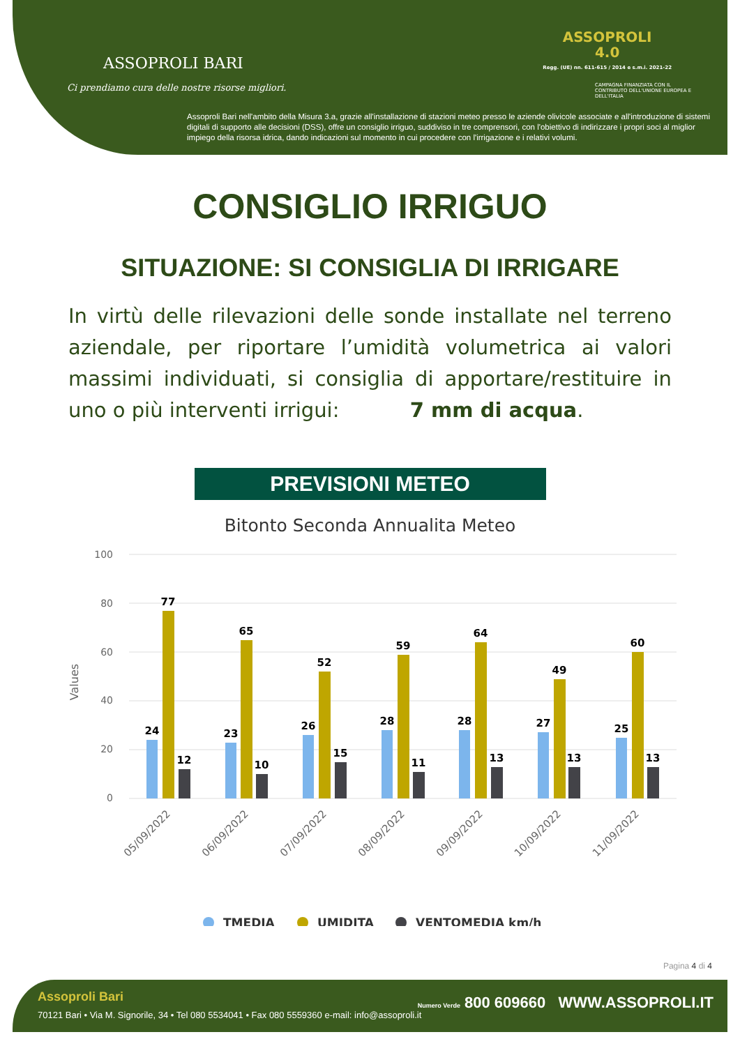ASSOPROLI BARI
Ci prendiamo cura delle nostre risorse migliori.
ASSOPROLI
4.0
Regg. (UE) nn. 611-615 / 2014 e s.m.i. 2021-22
CAMPAGNA FINANZIATA CON IL CONTRIBUTO DELL'UNIONE EUROPEA E DELL'ITALIA
Assoproli Bari nell'ambito della Misura 3.a, grazie all'installazione di stazioni meteo presso le aziende olivicole associate e all'introduzione di sistemi digitali di supporto alle decisioni (DSS), offre un consiglio irriguo, suddiviso in tre comprensori, con l'obiettivo di indirizzare i propri soci al miglior impiego della risorsa idrica, dando indicazioni sul momento in cui procedere con l'irrigazione e i relativi volumi.
CONSIGLIO IRRIGUO
SITUAZIONE: SI CONSIGLIA DI IRRIGARE
In virtù delle rilevazioni delle sonde installate nel terreno aziendale, per riportare l’umidità volumetrica ai valori massimi individuati, si consiglia di apportare/restituire in uno o più interventi irrigui: 7 mm di acqua.
PREVISIONI METEO
Bitonto Seconda Annualita Meteo
100
80
60
40
20
0
Values
24
77
12
23
65
10
26
52
15
28
59
11
28
64
13
27
49
13
25
60
13
05/09/2022
06/09/2022
07/09/2022
08/09/2022
09/09/2022
10/09/2022
11/09/2022
TMEDIA
UMIDITA
VENTOMEDIA km/h
Pagina 4 di 4
Assoproli Bari
70121 Bari • Via M. Signorile, 34 • Tel 080 5534041 • Fax 080 5559360 e-mail: info@assoproli.it
Numero Verde 800 609660 WWW.ASSOPROLI.IT